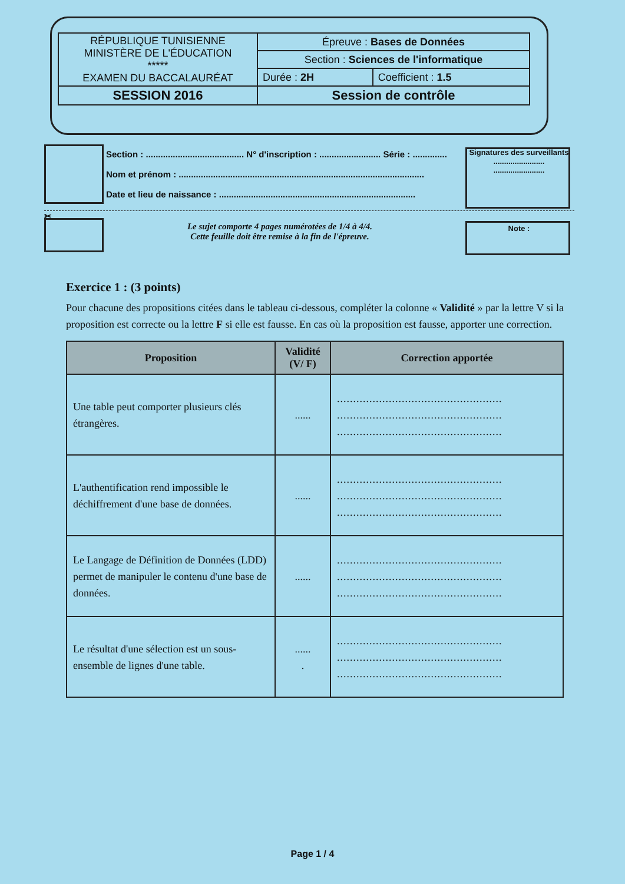| RÉPUBLIQUE TUNISIENNE MINISTÈRE DE L'ÉDUCATION ***** EXAMEN DU BACCALAURÉAT | Épreuve : Bases de Données | |
| | Section : Sciences de l'informatique | |
| | Durée : 2H | Coefficient : 1.5 |
| SESSION 2016 | Session de contrôle | |
Section : ........................................ N° d'inscription : ......................... Série : ..............
Nom et prénom : ....................................................................................................
Date et lieu de naissance : ................................................................................
Signatures des surveillants
........................
........................
✂
Le sujet comporte 4 pages numérotées de 1/4 à 4/4.
Cette feuille doit être remise à la fin de l'épreuve.
Note :
Exercice 1 : (3 points)
Pour chacune des propositions citées dans le tableau ci-dessous, compléter la colonne « Validité » par la lettre V si la proposition est correcte ou la lettre F si elle est fausse. En cas où la proposition est fausse, apporter une correction.
| Proposition | Validité (V/ F) | Correction apportée |
| --- | --- | --- |
| Une table peut comporter plusieurs clés étrangères. | ...... | ................................................... ................................................... ................................................... |
| L'authentification rend impossible le déchiffrement d'une base de données. | ...... | ................................................... ................................................... ................................................... |
| Le Langage de Définition de Données (LDD) permet de manipuler le contenu d'une base de données. | ...... | ................................................... ................................................... ................................................... |
| Le résultat d'une sélection est un sous-ensemble de lignes d'une table. | ...... . | ................................................... ................................................... ................................................... |
Page 1 / 4